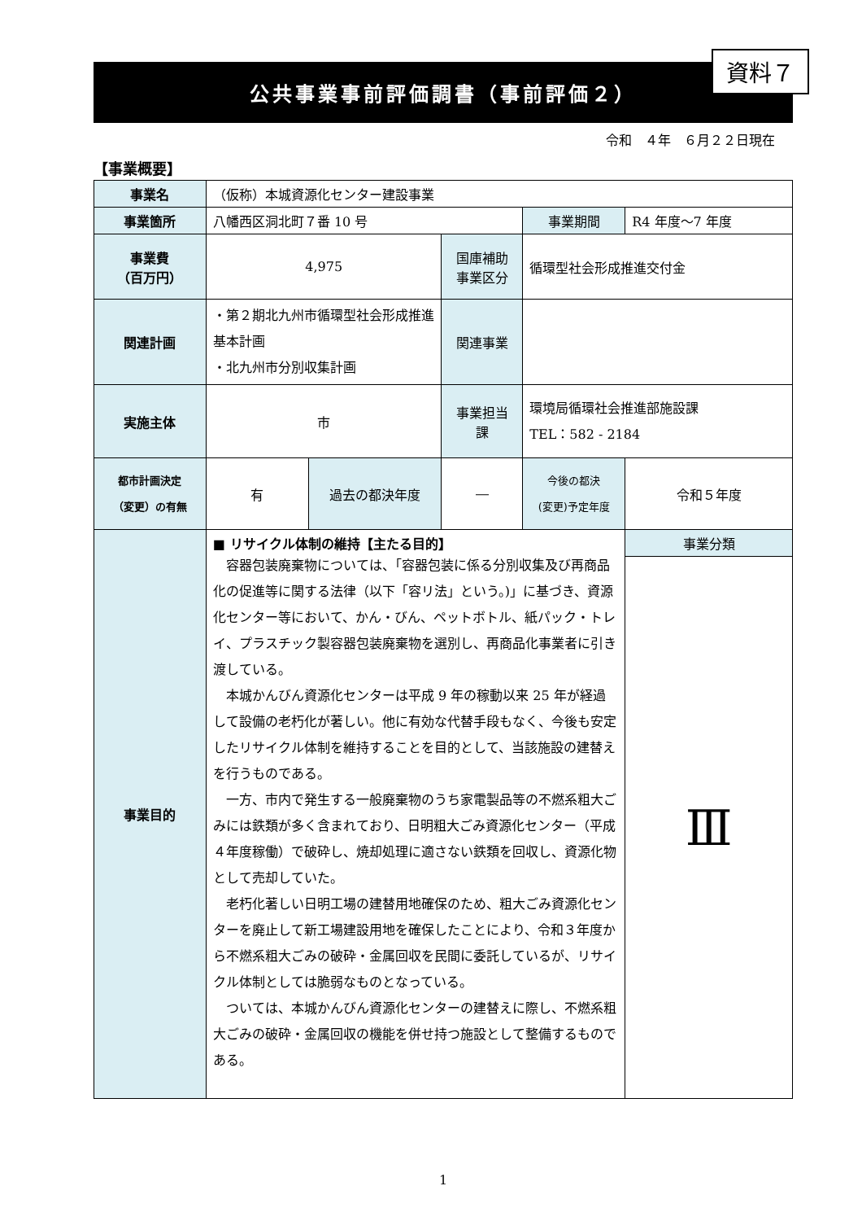資料７
公共事業事前評価調書（事前評価２）
令和　４年　６月２２日現在
【事業概要】
| 事業名 | （仮称）本城資源化センター建設事業 | | | | |
| 事業箇所 | 八幡西区洞北町７番 10 号 | | | 事業期間 | R4 年度～7 年度 |
| 事業費 （百万円） | 4,975 | | 国庫補助 事業区分 | 循環型社会形成推進交付金 | |
| 関連計画 | ・第２期北九州市循環型社会形成推進基本計画 ・北九州市分別収集計画 | | 関連事業 | | |
| 実施主体 | 市 | | 事業担当 課 | 環境局循環社会推進部施設課 TEL：582 - 2184 | |
| 都市計画決定 （変更）の有無 | 有 | 過去の都決年度 | ― | 今後の都決 (変更)予定年度 | 令和５年度 |
| 事業目的 | ■ リサイクル体制の維持【主たる目的】 容器包装廃棄物については、「容器包装に係る分別収集及び再商品化の促進等に関する法律（以下「容リ法」という。)」に基づき、資源化センター等において、かん・びん、ペットボトル、紙パック・トレイ、プラスチック製容器包装廃棄物を選別し、再商品化事業者に引き渡している。 本城かんびん資源化センターは平成 9 年の稼動以来 25 年が経過して設備の老朽化が著しい。他に有効な代替手段もなく、今後も安定したリサイクル体制を維持することを目的として、当該施設の建替えを行うものである。 一方、市内で発生する一般廃棄物のうち家電製品等の不燃系粗大ごみには鉄類が多く含まれており、日明粗大ごみ資源化センター（平成４年度稼働）で破砕し、焼却処理に適さない鉄類を回収し、資源化物として売却していた。 老朽化著しい日明工場の建替用地確保のため、粗大ごみ資源化センターを廃止して新工場建設用地を確保したことにより、令和３年度から不燃系粗大ごみの破砕・金属回収を民間に委託しているが、リサイクル体制としては脆弱なものとなっている。 ついては、本城かんびん資源化センターの建替えに際し、不燃系粗大ごみの破砕・金属回収の機能を併せ持つ施設として整備するものである。 | | | | 事業分類 |
| | | | | | Ⅲ |
1